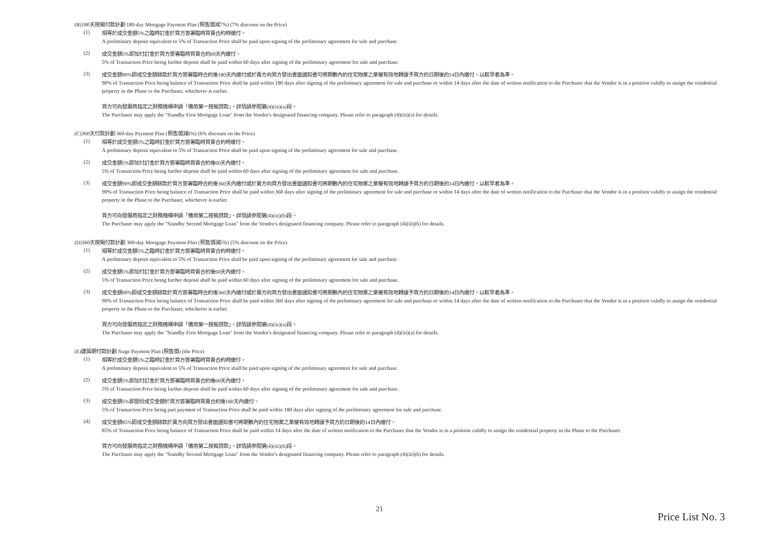(B)180天按揭付款計劃 180-day Mortgage Payment Plan (照售價減7%) (7% discount on the Price)
(1)
相等於成交金額5%之臨時訂金於買方簽署臨時買賣合約時繳付。
A preliminary deposit equivalent to 5% of Transaction Price shall be paid upon signing of the preliminary agreement for sale and purchase.
(2)
成交金額5%即加付訂金於買方簽署臨時買賣合約60天內繳付。
5% of Transaction Price being further deposit shall be paid within 60 days after signing of the preliminary agreement for sale and purchase.
(3)
成交金額90%即成交金額餘款於買方簽署臨時合約後180天內繳付或於賣方向買方發出書面通知書可將期數內的住宅物業之業權有效地轉讓予買方的日期後的14日內繳付，以較早者為準。
90% of Transaction Price being balance of Transaction Price shall be paid within 180 days after signing of the preliminary agreement for sale and purchase or within 14 days after the date of written notification to the Purchaser that the Vendor is in a position validly to assign the residential property in the Phase to the Purchaser, whichever is earlier.
買方可向發展商指定之財務機構申請「備用第一按揭貸款」。詳情請參閱第(4)(iii)(a)段。
The Purchaser may apply the "Standby First Mortgage Loan" from the Vendor's designated financing company. Please refer to paragraph (4)(iii)(a) for details.
(C)360天付款計劃 360-day Payment Plan (照售價減6%) (6% discount on the Price)
(1)
相等於成交金額5%之臨時訂金於買方簽署臨時買賣合約時繳付。
A preliminary deposit equivalent to 5% of Transaction Price shall be paid upon signing of the preliminary agreement for sale and purchase.
(2)
成交金額5%即加付訂金於買方簽署臨時買賣合約後60天內繳付。
5% of Transaction Price being further deposit shall be paid within 60 days after signing of the preliminary agreement for sale and purchase.
(3)
成交金額90%即成交金額餘款於買方簽署臨時合約後360天內繳付或於賣方向買方發出書面通知書可將期數內的住宅物業之業權有效地轉讓予買方的日期後的14日內繳付，以較早者為準。
90% of Transaction Price being balance of Transaction Price shall be paid within 360 days after signing of the preliminary agreement for sale and purchase or within 14 days after the date of written notification to the Purchaser that the Vendor is in a position validly to assign the residential property in the Phase to the Purchaser, whichever is earlier.
買方可向發展商指定之財務機構申請「備用第二按揭貸款」。詳情請參閱第(4)(iii)(b)段。
The Purchaser may apply the "Standby Second Mortgage Loan" from the Vendor's designated financing company. Please refer to paragraph (4)(iii)(b) for details.
(D)360天按揭付款計劃 360-day Mortgage Payment Plan (照售價減5%) (5% discount on the Price)
(1)
相等於成交金額5%之臨時訂金於買方簽署臨時買賣合約時繳付。
A preliminary deposit equivalent to 5% of Transaction Price shall be paid upon signing of the preliminary agreement for sale and purchase.
(2)
成交金額5%即加付訂金於買方簽署臨時買賣合約後60天內繳付。
5% of Transaction Price being further deposit shall be paid within 60 days after signing of the preliminary agreement for sale and purchase.
(3)
成交金額90%即成交金額餘款於買方簽署臨時合約後360天內繳付或於賣方向買方發出書面通知書可將期數內的住宅物業之業權有效地轉讓予買方的日期後的14日內繳付，以較早者為準。
90% of Transaction Price being balance of Transaction Price shall be paid within 360 days after signing of the preliminary agreement for sale and purchase or within 14 days after the date of written notification to the Purchaser that the Vendor is in a position validly to assign the residential property in the Phase to the Purchaser, whichever is earlier.
買方可向發展商指定之財務機構申請「備用第一按揭貸款」。詳情請參閱第(4)(iii)(a)段。
The Purchaser may apply the "Standby First Mortgage Loan" from the Vendor's designated financing company. Please refer to paragraph (4)(iii)(a) for details.
(E)建築期付款計劃 Stage Payment Plan (照售價) (the Price)
(1)
相等於成交金額5%之臨時訂金於買方簽署臨時買賣合約時繳付。
A preliminary deposit equivalent to 5% of Transaction Price shall be paid upon signing of the preliminary agreement for sale and purchase.
(2)
成交金額5%即加付訂金於買方簽署臨時買賣合約後60天內繳付。
5% of Transaction Price being further deposit shall be paid within 60 days after signing of the preliminary agreement for sale and purchase.
(3)
成交金額5%即部份成交金額於買方簽署臨時買賣合約後180天內繳付。
5% of Transaction Price being part payment of Transaction Price shall be paid within 180 days after signing of the preliminary agreement for sale and purchase.
(4)
成交金額85%即成交金額餘款於賣方向買方發出書面通知書可將期數內的住宅物業之業權有效地轉讓予買方的日期後的14日內繳付。
85% of Transaction Price being balance of Transaction Price shall be paid within 14 days after the date of written notification to the Purchaser that the Vendor is in a position validly to assign the residential property in the Phase to the Purchaser.
買方可向發展商指定之財務機構申請「備用第二按揭貸款」。詳情請參閱第(4)(iii)(b)段。
The Purchaser may apply the "Standby Second Mortgage Loan" from the Vendor's designated financing company. Please refer to paragraph (4)(iii)(b) for details.
21
Price List No. 3